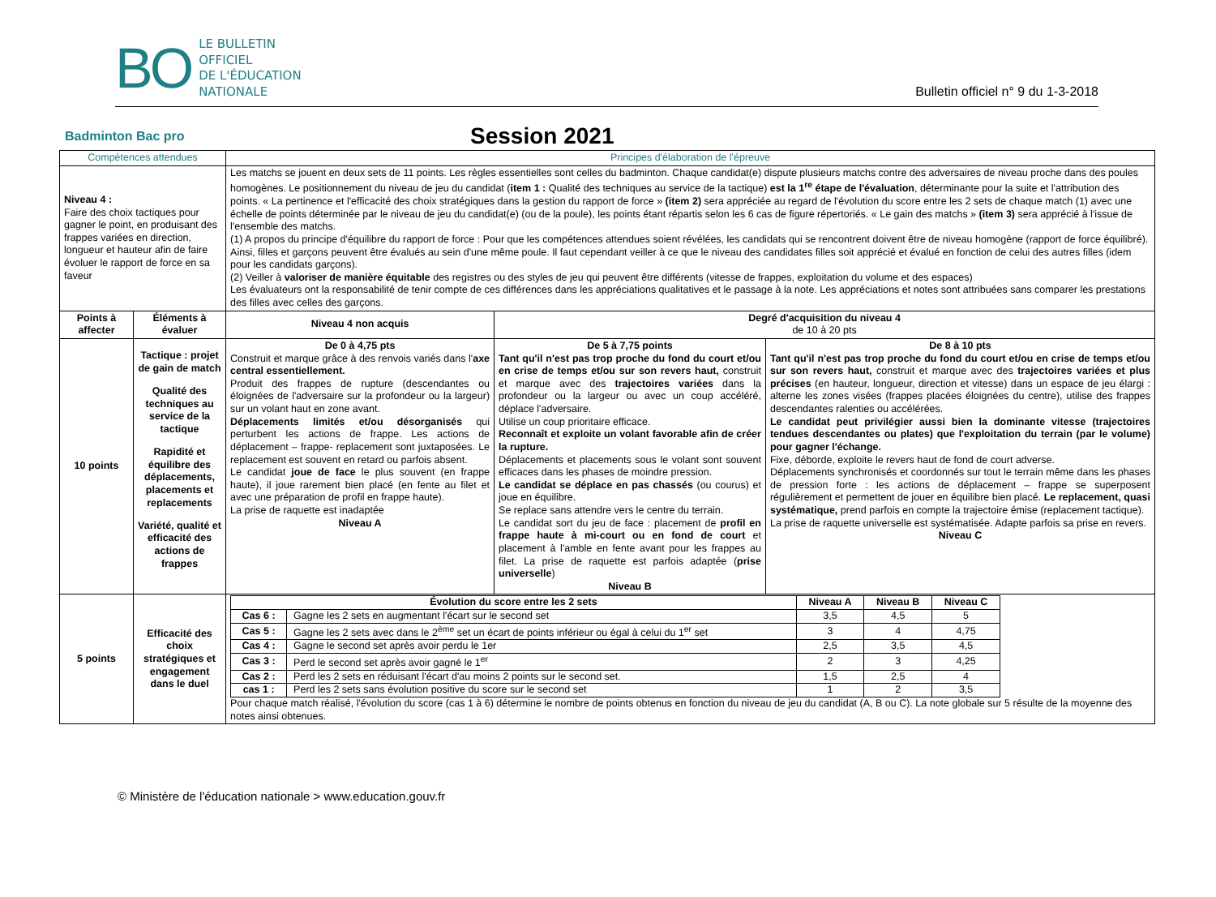BO
LE BULLETIN
OFFICIEL
DE L'ÉDUCATION
NATIONALE
Bulletin officiel n° 9 du 1-3-2018
Badminton Bac pro
Session 2021
| Compétences attendues | | Principes d'élaboration de l'épreuve | | |
| --- | --- | --- | --- | --- |
| Niveau 4 : Faire des choix tactiques pour gagner le point, en produisant des frappes variées en direction, longueur et hauteur afin de faire évoluer le rapport de force en sa faveur | | Les matchs se jouent en deux sets de 11 points. Les règles essentielles sont celles du badminton. Chaque candidat(e) dispute plusieurs matchs contre des adversaires de niveau proche dans des poules homogènes. Le positionnement du niveau de jeu du candidat ( item 1 : Qualité des techniques au service de la tactique) est la 1<sup>re</sup> étape de l'évaluation , déterminante pour la suite et l'attribution des points. « La pertinence et l'efficacité des choix stratégiques dans la gestion du rapport de force » (item 2) sera appréciée au regard de l'évolution du score entre les 2 sets de chaque match (1) avec une échelle de points déterminée par le niveau de jeu du candidat(e) (ou de la poule), les points étant répartis selon les 6 cas de figure répertoriés. « Le gain des matchs » (item 3) sera apprécié à l'issue de l'ensemble des matchs. (1) A propos du principe d'équilibre du rapport de force : Pour que les compétences attendues soient révélées, les candidats qui se rencontrent doivent être de niveau homogène (rapport de force équilibré). Ainsi, filles et garçons peuvent être évalués au sein d'une même poule. Il faut cependant veiller à ce que le niveau des candidates filles soit apprécié et évalué en fonction de celui des autres filles (idem pour les candidats garçons). (2) Veiller à valoriser de manière équitable des registres ou des styles de jeu qui peuvent être différents (vitesse de frappes, exploitation du volume et des espaces) Les évaluateurs ont la responsabilité de tenir compte de ces différences dans les appréciations qualitatives et le passage à la note. Les appréciations et notes sont attribuées sans comparer les prestations des filles avec celles des garçons. | | |
| Points à affecter | Éléments à évaluer | Niveau 4 non acquis | Degré d'acquisition du niveau 4 de 10 à 20 pts | |
| 10 points | Tactique : projet de gain de match Qualité des techniques au service de la tactique Rapidité et équilibre des déplacements, placements et replacements Variété, qualité et efficacité des actions de frappes | De 0 à 4,75 pts Construit et marque grâce à des renvois variés dans l' axe central essentiellement. Produit des frappes de rupture (descendantes ou éloignées de l'adversaire sur la profondeur ou la largeur) sur un volant haut en zone avant. Déplacements limités et/ou désorganisés qui perturbent les actions de frappe. Les actions de déplacement – frappe- replacement sont juxtaposées. Le replacement est souvent en retard ou parfois absent. Le candidat joue de face le plus souvent (en frappe haute), il joue rarement bien placé (en fente au filet et avec une préparation de profil en frappe haute). La prise de raquette est inadaptée Niveau A | De 5 à 7,75 points Tant qu'il n'est pas trop proche du fond du court et/ou en crise de temps et/ou sur son revers haut, construit et marque avec des trajectoires variées dans la profondeur ou la largeur ou avec un coup accéléré, déplace l'adversaire. Utilise un coup prioritaire efficace. Reconnaît et exploite un volant favorable afin de créer la rupture. Déplacements et placements sous le volant sont souvent efficaces dans les phases de moindre pression. Le candidat se déplace en pas chassés (ou courus) et joue en équilibre. Se replace sans attendre vers le centre du terrain. Le candidat sort du jeu de face : placement de profil en frappe haute à mi-court ou en fond de court et placement à l'amble en fente avant pour les frappes au filet. La prise de raquette est parfois adaptée ( prise universelle ) Niveau B | De 8 à 10 pts Tant qu'il n'est pas trop proche du fond du court et/ou en crise de temps et/ou sur son revers haut, construit et marque avec des trajectoires variées et plus précises (en hauteur, longueur, direction et vitesse) dans un espace de jeu élargi : alterne les zones visées (frappes placées éloignées du centre), utilise des frappes descendantes ralenties ou accélérées. Le candidat peut privilégier aussi bien la dominante vitesse (trajectoires tendues descendantes ou plates) que l'exploitation du terrain (par le volume) pour gagner l'échange. Fixe, déborde, exploite le revers haut de fond de court adverse. Déplacements synchronisés et coordonnés sur tout le terrain même dans les phases de pression forte : les actions de déplacement – frappe se superposent régulièrement et permettent de jouer en équilibre bien placé. Le replacement, quasi systématique, prend parfois en compte la trajectoire émise (replacement tactique). La prise de raquette universelle est systématisée. Adapte parfois sa prise en revers. Niveau C |
| 5 points | Efficacité des choix stratégiques et engagement dans le duel | / Évolution du score entre les 2 sets / / Niveau A / Niveau B / Niveau C / / --- / --- / --- / --- / --- / / Cas 6 : / Gagne les 2 sets en augmentant l'écart sur le second set / 3,5 / 4,5 / 5 / / Cas 5 : / Gagne les 2 sets avec dans le 2<sup>ème</sup> set un écart de points inférieur ou égal à celui du 1<sup>er</sup> set / 3 / 4 / 4,75 / / Cas 4 : / Gagne le second set après avoir perdu le 1er / 2,5 / 3,5 / 4,5 / / Cas 3 : / Perd le second set après avoir gagné le 1<sup>er</sup> / 2 / 3 / 4,25 / / Cas 2 : / Perd les 2 sets en réduisant l'écart d'au moins 2 points sur le second set. / 1,5 / 2,5 / 4 / / cas 1 : / Perd les 2 sets sans évolution positive du score sur le second set / 1 / 2 / 3,5 / Pour chaque match réalisé, l'évolution du score (cas 1 à 6) détermine le nombre de points obtenus en fonction du niveau de jeu du candidat (A, B ou C). La note globale sur 5 résulte de la moyenne des notes ainsi obtenues. | | |
© Ministère de l'éducation nationale > www.education.gouv.fr